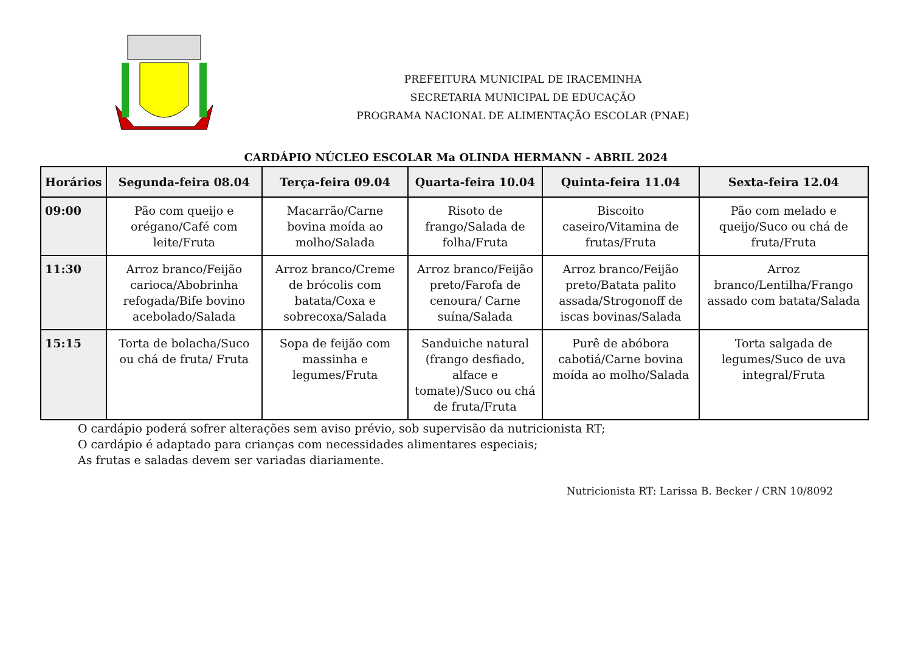PREFEITURA MUNICIPAL DE IRACEMINHA
SECRETARIA MUNICIPAL DE EDUCAÇÃO
PROGRAMA NACIONAL DE ALIMENTAÇÃO ESCOLAR (PNAE)
CARDÁPIO NÚCLEO ESCOLAR Ma OLINDA HERMANN - ABRIL 2024
| Horários | Segunda-feira 08.04 | Terça-feira 09.04 | Quarta-feira 10.04 | Quinta-feira 11.04 | Sexta-feira 12.04 |
| --- | --- | --- | --- | --- | --- |
| 09:00 | Pão com queijo e orégano/Café com leite/Fruta | Macarrão/Carne bovina moída ao molho/Salada | Risoto de frango/Salada de folha/Fruta | Biscoito caseiro/Vitamina de frutas/Fruta | Pão com melado e queijo/Suco ou chá de fruta/Fruta |
| 11:30 | Arroz branco/Feijão carioca/Abobrinha refogada/Bife bovino acebolado/Salada | Arroz branco/Creme de brócolis com batata/Coxa e sobrecoxa/Salada | Arroz branco/Feijão preto/Farofa de cenoura/ Carne suína/Salada | Arroz branco/Feijão preto/Batata palito assada/Strogonoff de iscas bovinas/Salada | Arroz branco/Lentilha/Frango assado com batata/Salada |
| 15:15 | Torta de bolacha/Suco ou chá de fruta/ Fruta | Sopa de feijão com massinha e legumes/Fruta | Sanduiche natural (frango desfiado, alface e tomate)/Suco ou chá de fruta/Fruta | Purê de abóbora cabotiá/Carne bovina moída ao molho/Salada | Torta salgada de legumes/Suco de uva integral/Fruta |
O cardápio poderá sofrer alterações sem aviso prévio, sob supervisão da nutricionista RT;
O cardápio é adaptado para crianças com necessidades alimentares especiais;
As frutas e saladas devem ser variadas diariamente.
Nutricionista RT: Larissa B. Becker / CRN 10/8092